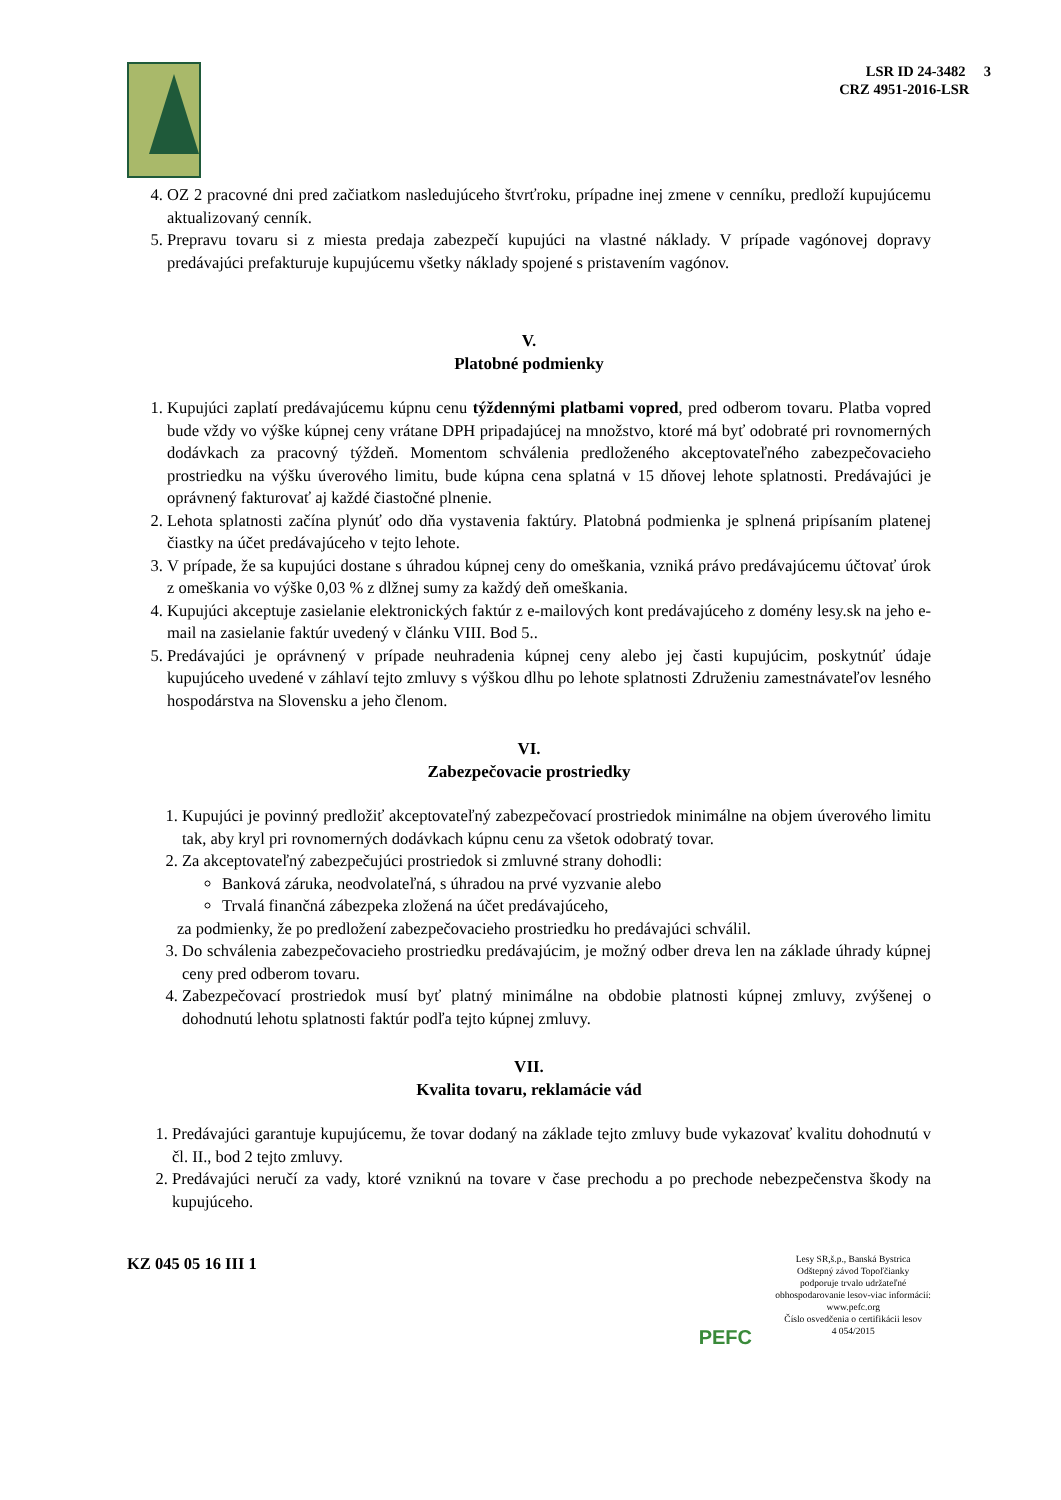LSR ID 24-3482 3
CRZ 4951-2016-LSR
4. OZ 2 pracovné dni pred začiatkom nasledujúceho štvrťroku, prípadne inej zmene v cenníku, predloží kupujúcemu aktualizovaný cenník.
5. Prepravu tovaru si z miesta predaja zabezpečí kupujúci na vlastné náklady. V prípade vagónovej dopravy predávajúci prefakturuje kupujúcemu všetky náklady spojené s pristavením vagónov.
V.
Platobné podmienky
1. Kupujúci zaplatí predávajúcemu kúpnu cenu týždennými platbami vopred, pred odberom tovaru. Platba vopred bude vždy vo výške kúpnej ceny vrátane DPH pripadajúcej na množstvo, ktoré má byť odobraté pri rovnomerných dodávkach za pracovný týždeň. Momentom schválenia predloženého akceptovateľného zabezpečovacieho prostriedku na výšku úverového limitu, bude kúpna cena splatná v 15 dňovej lehote splatnosti. Predávajúci je oprávnený fakturovať aj každé čiastočné plnenie.
2. Lehota splatnosti začína plynúť odo dňa vystavenia faktúry. Platobná podmienka je splnená pripísaním platenej čiastky na účet predávajúceho v tejto lehote.
3. V prípade, že sa kupujúci dostane s úhradou kúpnej ceny do omeškania, vzniká právo predávajúcemu účtovať úrok z omeškania vo výške 0,03 % z dlžnej sumy za každý deň omeškania.
4. Kupujúci akceptuje zasielanie elektronických faktúr z e-mailových kont predávajúceho z domény lesy.sk na jeho e-mail na zasielanie faktúr uvedený v článku VIII. Bod 5..
5. Predávajúci je oprávnený v prípade neuhradenia kúpnej ceny alebo jej časti kupujúcim, poskytnúť údaje kupujúceho uvedené v záhlaví tejto zmluvy s výškou dlhu po lehote splatnosti Združeniu zamestnávateľov lesného hospodárstva na Slovensku a jeho členom.
VI.
Zabezpečovacie prostriedky
1. Kupujúci je povinný predložiť akceptovateľný zabezpečovací prostriedok minimálne na objem úverového limitu tak, aby kryl pri rovnomerných dodávkach kúpnu cenu za všetok odobratý tovar.
2. Za akceptovateľný zabezpečujúci prostriedok si zmluvné strany dohodli:
Banková záruka, neodvolateľná, s úhradou na prvé vyzvanie alebo
Trvalá finančná zábezpeka zložená na účet predávajúceho,
za podmienky, že po predložení zabezpečovacieho prostriedku ho predávajúci schválil.
3. Do schválenia zabezpečovacieho prostriedku predávajúcim, je možný odber dreva len na základe úhrady kúpnej ceny pred odberom tovaru.
4. Zabezpečovací prostriedok musí byť platný minimálne na obdobie platnosti kúpnej zmluvy, zvýšenej o dohodnutú lehotu splatnosti faktúr podľa tejto kúpnej zmluvy.
VII.
Kvalita tovaru, reklamácie vád
1. Predávajúci garantuje kupujúcemu, že tovar dodaný na základe tejto zmluvy bude vykazovať kvalitu dohodnutú v čl. II., bod 2 tejto zmluvy.
2. Predávajúci neručí za vady, ktoré vzniknú na tovare v čase prechodu a po prechode nebezpečenstva škody na kupujúceho.
KZ 045 05 16 III 1
PEFC
Lesy SR,š.p., Banská Bystrica
Odštepný závod Topoľčianky
podporuje trvalo udržateľné
obhospodarovanie lesov-viac informácií:
www.pefc.org
Číslo osvedčenia o certifikácii lesov
4 054/2015